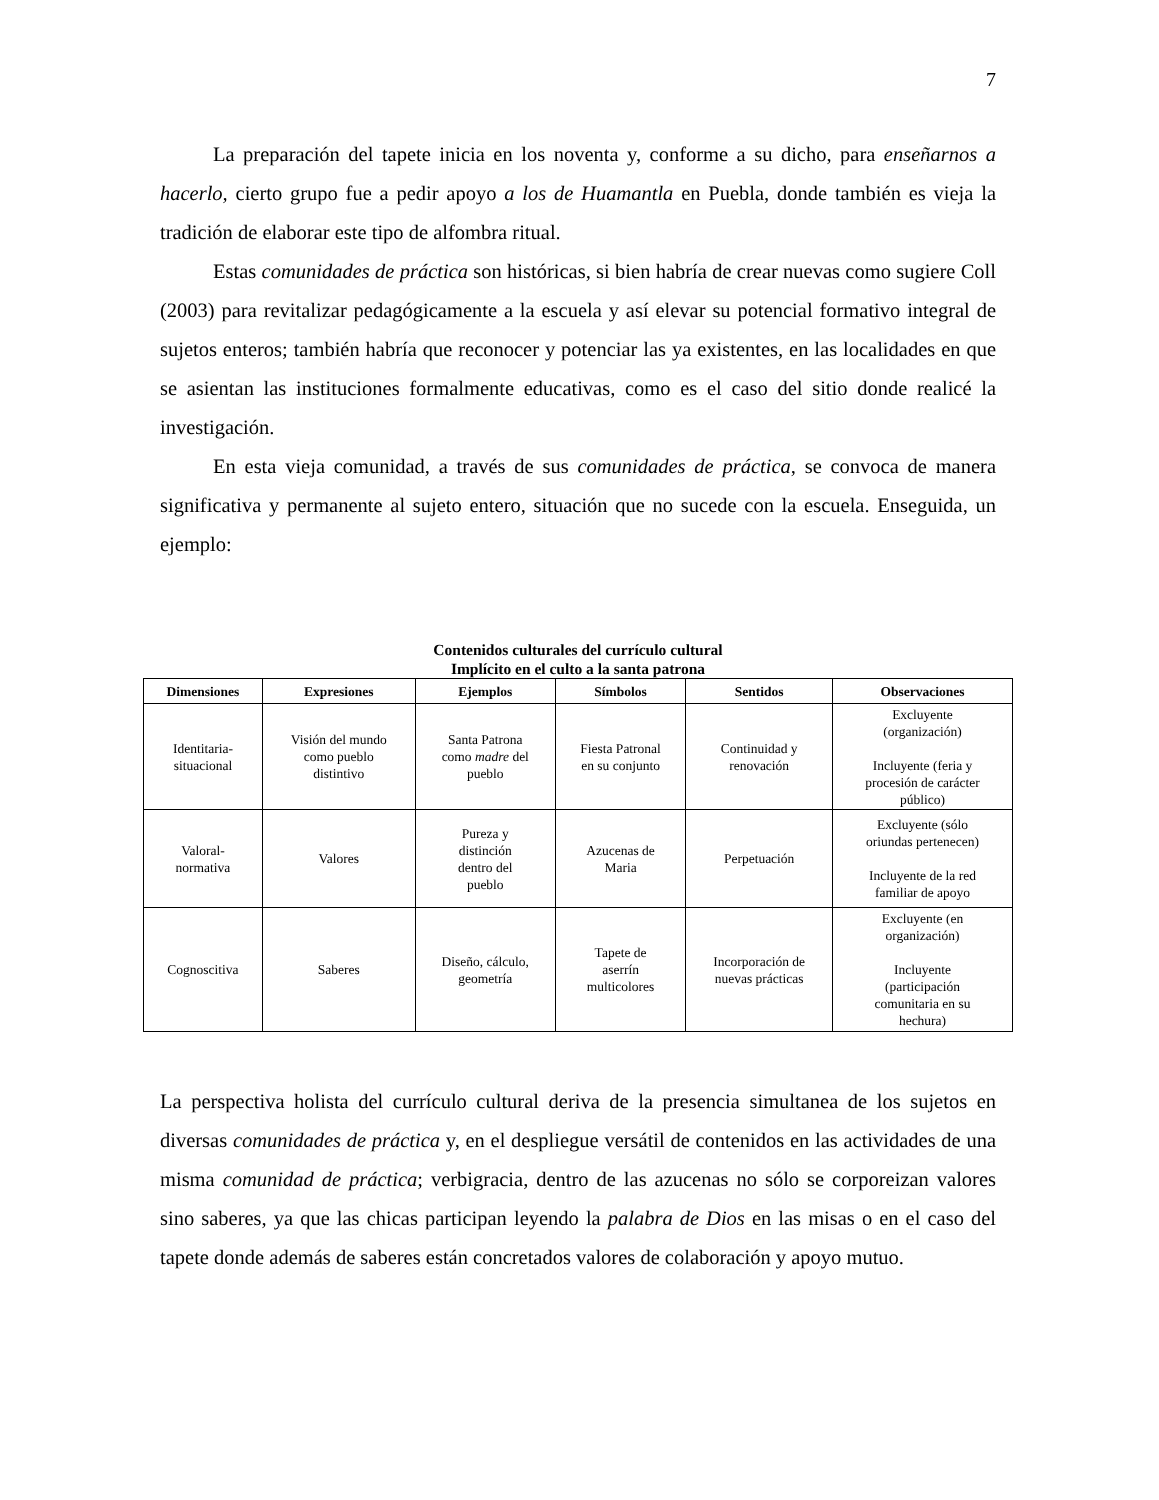7
La preparación del tapete inicia en los noventa y, conforme a su dicho, para enseñarnos a hacerlo, cierto grupo fue a pedir apoyo a los de Huamantla en Puebla, donde también es vieja la tradición de elaborar este tipo de alfombra ritual.
Estas comunidades de práctica son históricas, si bien habría de crear nuevas como sugiere Coll (2003) para revitalizar pedagógicamente a la escuela y así elevar su potencial formativo integral de sujetos enteros; también habría que reconocer y potenciar las ya existentes, en las localidades en que se asientan las instituciones formalmente educativas, como es el caso del sitio donde realicé la investigación.
En esta vieja comunidad, a través de sus comunidades de práctica, se convoca de manera significativa y permanente al sujeto entero, situación que no sucede con la escuela. Enseguida, un ejemplo:
Contenidos culturales del currículo cultural
Implícito en el culto a la santa patrona
| Dimensiones | Expresiones | Ejemplos | Símbolos | Sentidos | Observaciones |
| --- | --- | --- | --- | --- | --- |
| Identitaria- situacional | Visión del mundo como pueblo distintivo | Santa Patrona como madre del pueblo | Fiesta Patronal en su conjunto | Continuidad y renovación | Excluyente (organización) Incluyente (feria y procesión de carácter público) |
| Valoral- normativa | Valores | Pureza y distinción dentro del pueblo | Azucenas de Maria | Perpetuación | Excluyente (sólo oriundas pertenecen) Incluyente de la red familiar de apoyo |
| Cognoscitiva | Saberes | Diseño, cálculo, geometría | Tapete de aserrín multicolores | Incorporación de nuevas prácticas | Excluyente (en organización) Incluyente (participación comunitaria en su hechura) |
La perspectiva holista del currículo cultural deriva de la presencia simultanea de los sujetos en diversas comunidades de práctica y, en el despliegue versátil de contenidos en las actividades de una misma comunidad de práctica; verbigracia, dentro de las azucenas no sólo se corporeizan valores sino saberes, ya que las chicas participan leyendo la palabra de Dios en las misas o en el caso del tapete donde además de saberes están concretados valores de colaboración y apoyo mutuo.